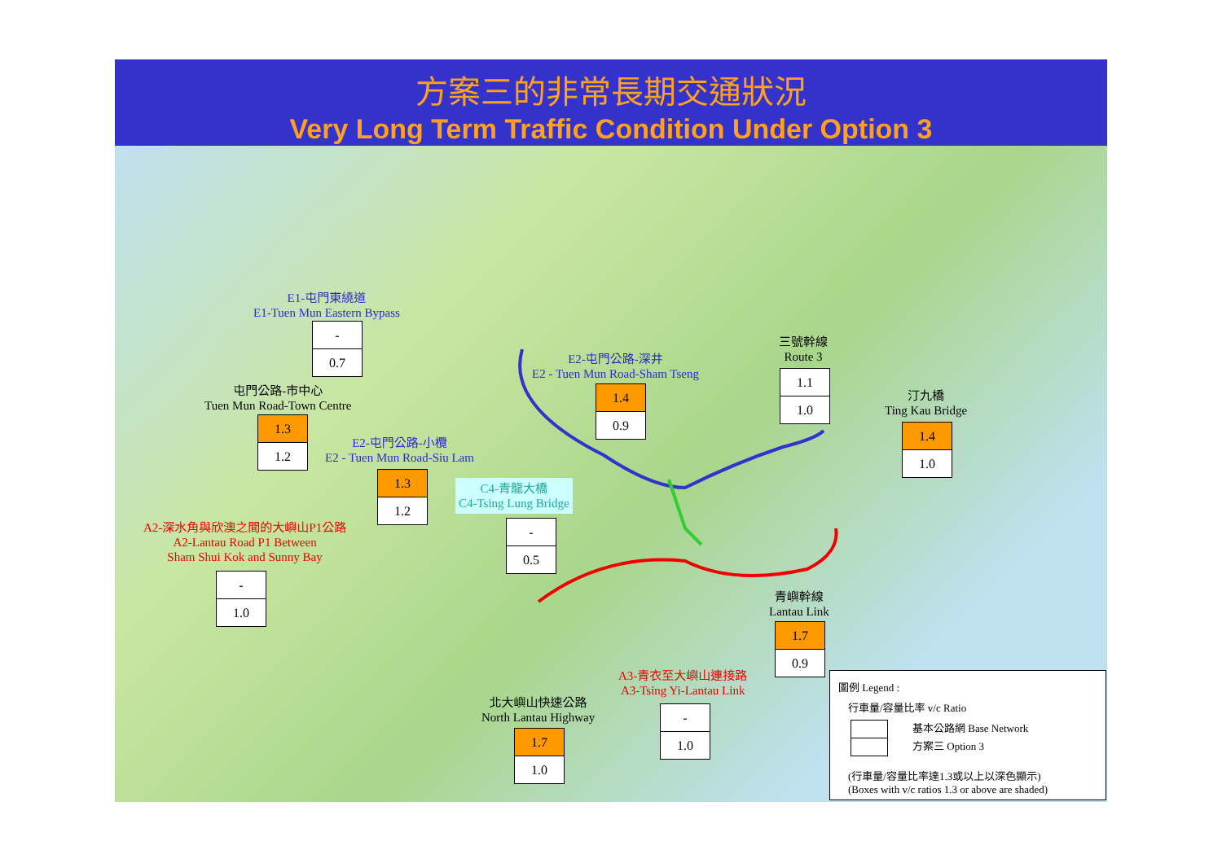方案三的非常長期交通狀況
Very Long Term Traffic Condition Under Option 3
E1-屯門東繞道
E1-Tuen Mun Eastern Bypass
-
0.7
屯門公路-市中心
Tuen Mun Road-Town Centre
1.3
1.2
E2-屯門公路-深井
E2 - Tuen Mun Road-Sham Tseng
1.4
0.9
E2-屯門公路-小欖
E2 - Tuen Mun Road-Siu Lam
1.3
1.2
C4-青龍大橋
C4-Tsing Lung Bridge
-
0.5
三號幹線
Route 3
1.1
1.0
汀九橋
Ting Kau Bridge
1.4
1.0
A2-深水角與欣澳之間的大嶼山P1公路
A2-Lantau Road P1 Between
Sham Shui Kok and Sunny Bay
-
1.0
青嶼幹線
Lantau Link
1.7
0.9
A3-青衣至大嶼山連接路
A3-Tsing Yi-Lantau Link
-
1.0
北大嶼山快速公路
North Lantau Highway
1.7
1.0
圖例 Legend :
行車量/容量比率 v/c Ratio
基本公路網 Base Network
方案三 Option 3
(行車量/容量比率達1.3或以上以深色顯示)
(Boxes with v/c ratios 1.3 or above are shaded)